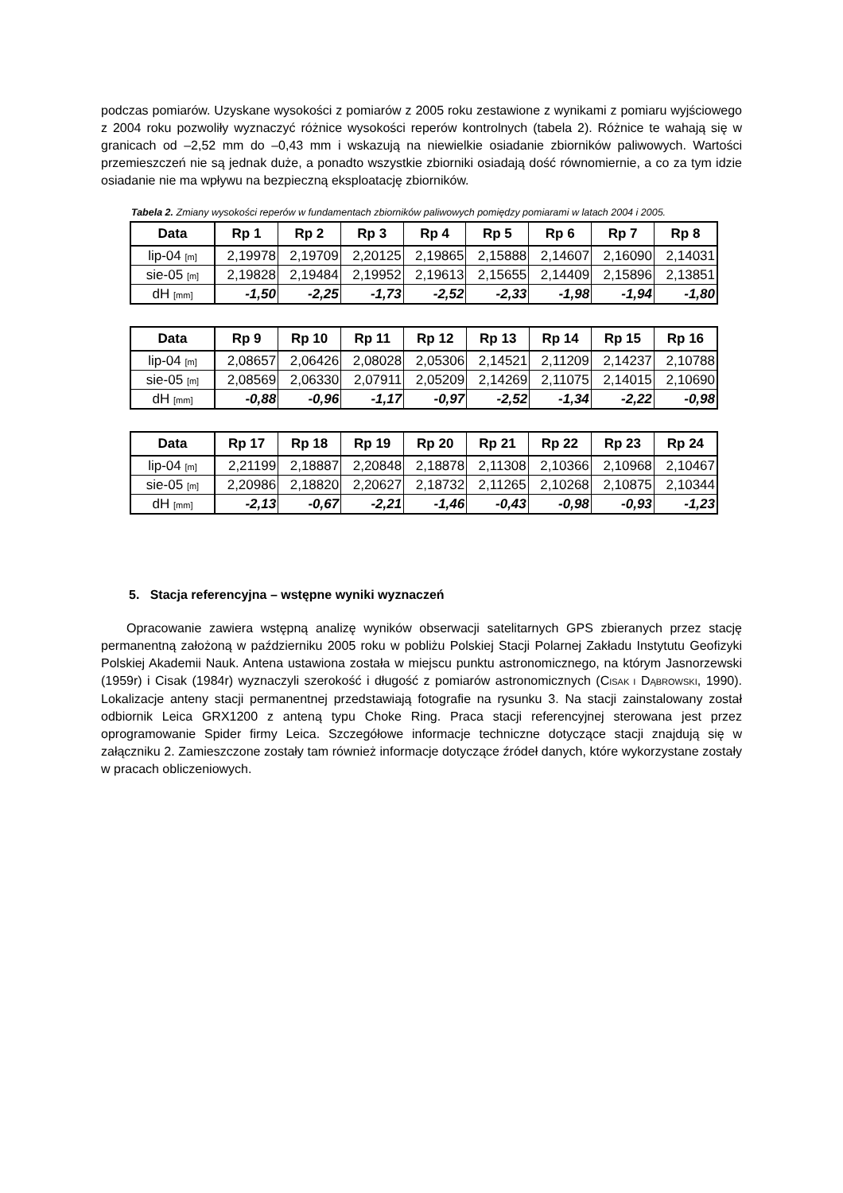podczas pomiarów. Uzyskane wysokości z pomiarów z 2005 roku zestawione z wynikami z pomiaru wyjściowego z 2004 roku pozwoliły wyznaczyć różnice wysokości reperów kontrolnych (tabela 2). Różnice te wahają się w granicach od –2,52 mm do –0,43 mm i wskazują na niewielkie osiadanie zbiorników paliwowych. Wartości przemieszczeń nie są jednak duże, a ponadto wszystkie zbiorniki osiadają dość równomiernie, a co za tym idzie osiadanie nie ma wpływu na bezpieczną eksploatację zbiorników.
Tabela 2. Zmiany wysokości reperów w fundamentach zbiorników paliwowych pomiędzy pomiarami w latach 2004 i 2005.
| Data | Rp 1 | Rp 2 | Rp 3 | Rp 4 | Rp 5 | Rp 6 | Rp 7 | Rp 8 |
| --- | --- | --- | --- | --- | --- | --- | --- | --- |
| lip-04 [m] | 2,19978 | 2,19709 | 2,20125 | 2,19865 | 2,15888 | 2,14607 | 2,16090 | 2,14031 |
| sie-05 [m] | 2,19828 | 2,19484 | 2,19952 | 2,19613 | 2,15655 | 2,14409 | 2,15896 | 2,13851 |
| dH [mm] | -1,50 | -2,25 | -1,73 | -2,52 | -2,33 | -1,98 | -1,94 | -1,80 |
| Data | Rp 9 | Rp 10 | Rp 11 | Rp 12 | Rp 13 | Rp 14 | Rp 15 | Rp 16 |
| --- | --- | --- | --- | --- | --- | --- | --- | --- |
| lip-04 [m] | 2,08657 | 2,06426 | 2,08028 | 2,05306 | 2,14521 | 2,11209 | 2,14237 | 2,10788 |
| sie-05 [m] | 2,08569 | 2,06330 | 2,07911 | 2,05209 | 2,14269 | 2,11075 | 2,14015 | 2,10690 |
| dH [mm] | -0,88 | -0,96 | -1,17 | -0,97 | -2,52 | -1,34 | -2,22 | -0,98 |
| Data | Rp 17 | Rp 18 | Rp 19 | Rp 20 | Rp 21 | Rp 22 | Rp 23 | Rp 24 |
| --- | --- | --- | --- | --- | --- | --- | --- | --- |
| lip-04 [m] | 2,21199 | 2,18887 | 2,20848 | 2,18878 | 2,11308 | 2,10366 | 2,10968 | 2,10467 |
| sie-05 [m] | 2,20986 | 2,18820 | 2,20627 | 2,18732 | 2,11265 | 2,10268 | 2,10875 | 2,10344 |
| dH [mm] | -2,13 | -0,67 | -2,21 | -1,46 | -0,43 | -0,98 | -0,93 | -1,23 |
5. Stacja referencyjna – wstępne wyniki wyznaczeń
Opracowanie zawiera wstępną analizę wyników obserwacji satelitarnych GPS zbieranych przez stację permanentną założoną w październiku 2005 roku w pobliżu Polskiej Stacji Polarnej Zakładu Instytutu Geofizyki Polskiej Akademii Nauk. Antena ustawiona została w miejscu punktu astronomicznego, na którym Jasnorzewski (1959r) i Cisak (1984r) wyznaczyli szerokość i długość z pomiarów astronomicznych (CISAK I DĄBROWSKI, 1990). Lokalizacje anteny stacji permanentnej przedstawiają fotografie na rysunku 3. Na stacji zainstalowany został odbiornik Leica GRX1200 z anteną typu Choke Ring. Praca stacji referencyjnej sterowana jest przez oprogramowanie Spider firmy Leica. Szczegółowe informacje techniczne dotyczące stacji znajdują się w załączniku 2. Zamieszczone zostały tam również informacje dotyczące źródeł danych, które wykorzystane zostały w pracach obliczeniowych.